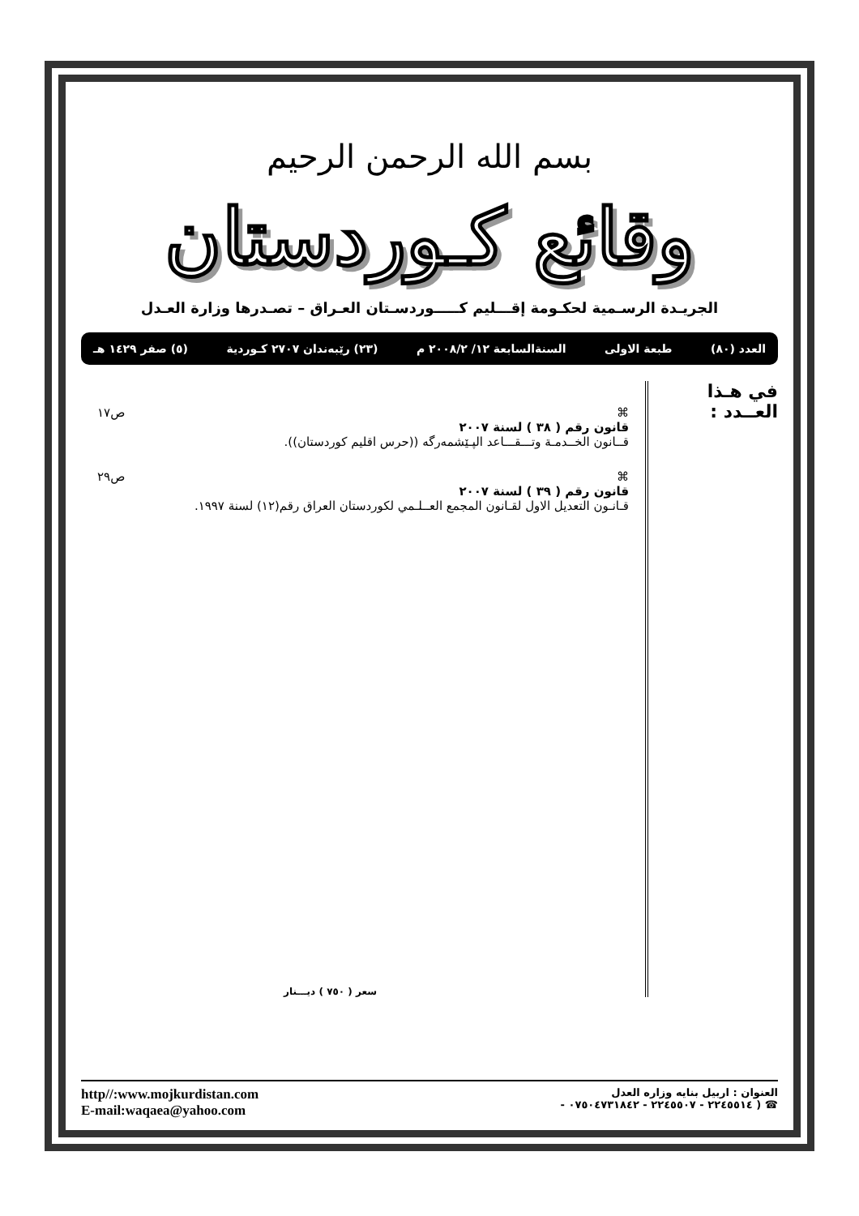بسم الله الرحمن الرحيم
وقائع كـوردستان
الجريـدة الرسـمية لحكـومة إقـــليم كـــــوردسـتان العـراق – تصـدرها وزارة العـدل
العدد (٨٠) طبعة الاولى السنةالسابعة ١٢/ ٢٠٠٨/٢ م (٢٣) رێبەندان ٢٧٠٧ كـوردية (٥) صفر ١٤٢٩ هـ
في هـذا العــدد :
⌘
قانون رقم ( ٣٨ ) لسنة ٢٠٠٧
قــانون الخــدمـة وتـــقـــاعد الپـێشمەرگە ((حرس اقليم كوردستان)).
ص١٧
⌘
قانون رقم ( ٣٩ ) لسنة ٢٠٠٧
قـانـون التعديل الاول لقـانون المجمع العــلـمي لكوردستان العراق رقم(١٢) لسنة ١٩٩٧.
ص٢٩
سعر ( ٧٥٠ ) ديـــنار
العنوان : اربيل بنايه وزاره العدل
☎ ( ٢٢٤٥٥١٤ - ٢٢٤٥٥٠٧ - ٠٧٥٠٤٧٣١٨٤٢ -
http//:www.mojkurdistan.com
E-mail:waqaea@yahoo.com